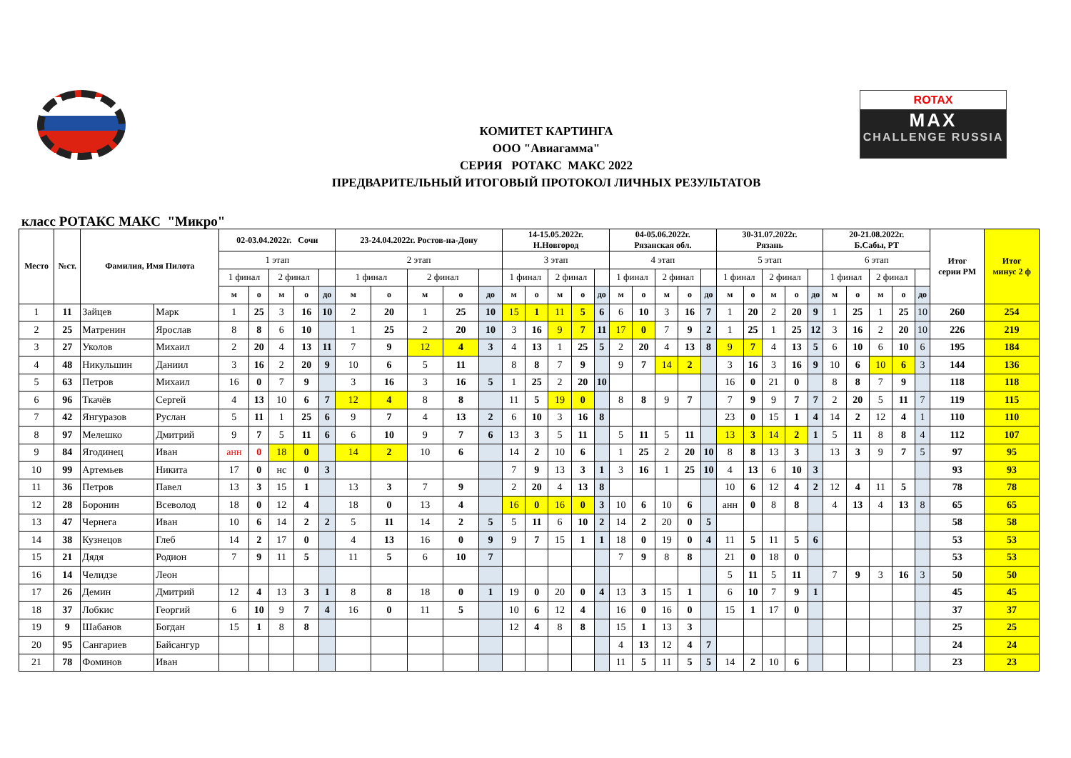ROTAX
MAX
CHALLENGE RUSSIA
КОМИТЕТ КАРТИНГА
ООО "Авиагамма"
СЕРИЯ РОТАКС МАКС 2022
ПРЕДВАРИТЕЛЬНЫЙ ИТОГОВЫЙ ПРОТОКОЛ ЛИЧНЫХ РЕЗУЛЬТАТОВ
класс РОТАКС МАКС "Микро"
| Место | №ст. | Фамилия, Имя Пилота | | 02-03.04.2022г. Сочи | | | | | 23-24.04.2022г. Ростов-на-Дону | | | | | 14-15.05.2022г. Н.Новгород | | | | | 04-05.06.2022г. Рязанская обл. | | | | | 30-31.07.2022г. Рязань | | | | | 20-21.08.2022г. Б.Сабы, РТ | | | | | Итог серии РМ | Итог минус 2 ф |
| --- | --- | --- | --- | --- | --- | --- | --- | --- | --- | --- | --- | --- | --- | --- | --- | --- | --- | --- | --- | --- | --- | --- | --- | --- | --- | --- | --- | --- | --- | --- | --- | --- | --- | --- | --- |
| | | | | 1 этап | | | | | 2 этап | | | | | 3 этап | | | | | 4 этап | | | | | 5 этап | | | | | 6 этап | | | | | | |
| | | | | 1 финал | | 2 финал | | | 1 финал | | 2 финал | | | 1 финал | | 2 финал | | | 1 финал | | 2 финал | | | 1 финал | | 2 финал | | | 1 финал | | 2 финал | | | | |
| | | | | м | о | м | о | до | м | о | м | о | до | м | о | м | о | до | м | о | м | о | до | м | о | м | о | до | м | о | м | о | до | | |
| 1 | 11 | Зайцев | Марк | 1 | 25 | 3 | 16 | 10 | 2 | 20 | 1 | 25 | 10 | 15 | 1 | 11 | 5 | 6 | 6 | 10 | 3 | 16 | 7 | 1 | 20 | 2 | 20 | 9 | 1 | 25 | 1 | 25 | 10 | 260 | 254 |
| 2 | 25 | Матренин | Ярослав | 8 | 8 | 6 | 10 | | 1 | 25 | 2 | 20 | 10 | 3 | 16 | 9 | 7 | 11 | 17 | 0 | 7 | 9 | 2 | 1 | 25 | 1 | 25 | 12 | 3 | 16 | 2 | 20 | 10 | 226 | 219 |
| 3 | 27 | Уколов | Михаил | 2 | 20 | 4 | 13 | 11 | 7 | 9 | 12 | 4 | 3 | 4 | 13 | 1 | 25 | 5 | 2 | 20 | 4 | 13 | 8 | 9 | 7 | 4 | 13 | 5 | 6 | 10 | 6 | 10 | 6 | 195 | 184 |
| 4 | 48 | Никульшин | Даниил | 3 | 16 | 2 | 20 | 9 | 10 | 6 | 5 | 11 | | 8 | 8 | 7 | 9 | | 9 | 7 | 14 | 2 | | 3 | 16 | 3 | 16 | 9 | 10 | 6 | 10 | 6 | 3 | 144 | 136 |
| 5 | 63 | Петров | Михаил | 16 | 0 | 7 | 9 | | 3 | 16 | 3 | 16 | 5 | 1 | 25 | 2 | 20 | 10 | | | | | | 16 | 0 | 21 | 0 | | 8 | 8 | 7 | 9 | | 118 | 118 |
| 6 | 96 | Ткачёв | Сергей | 4 | 13 | 10 | 6 | 7 | 12 | 4 | 8 | 8 | | 11 | 5 | 19 | 0 | | 8 | 8 | 9 | 7 | | 7 | 9 | 9 | 7 | 7 | 2 | 20 | 5 | 11 | 7 | 119 | 115 |
| 7 | 42 | Янгуразов | Руслан | 5 | 11 | 1 | 25 | 6 | 9 | 7 | 4 | 13 | 2 | 6 | 10 | 3 | 16 | 8 | | | | | | 23 | 0 | 15 | 1 | 4 | 14 | 2 | 12 | 4 | 1 | 110 | 110 |
| 8 | 97 | Мелешко | Дмитрий | 9 | 7 | 5 | 11 | 6 | 6 | 10 | 9 | 7 | 6 | 13 | 3 | 5 | 11 | | 5 | 11 | 5 | 11 | | 13 | 3 | 14 | 2 | 1 | 5 | 11 | 8 | 8 | 4 | 112 | 107 |
| 9 | 84 | Ягодинец | Иван | анн | 0 | 18 | 0 | | 14 | 2 | 10 | 6 | | 14 | 2 | 10 | 6 | | 1 | 25 | 2 | 20 | 10 | 8 | 8 | 13 | 3 | | 13 | 3 | 9 | 7 | 5 | 97 | 95 |
| 10 | 99 | Артемьев | Никита | 17 | 0 | нс | 0 | 3 | | | | | | 7 | 9 | 13 | 3 | 1 | 3 | 16 | 1 | 25 | 10 | 4 | 13 | 6 | 10 | 3 | | | | | | 93 | 93 |
| 11 | 36 | Петров | Павел | 13 | 3 | 15 | 1 | | 13 | 3 | 7 | 9 | | 2 | 20 | 4 | 13 | 8 | | | | | | 10 | 6 | 12 | 4 | 2 | 12 | 4 | 11 | 5 | | 78 | 78 |
| 12 | 28 | Боронин | Всеволод | 18 | 0 | 12 | 4 | | 18 | 0 | 13 | 4 | | 16 | 0 | 16 | 0 | 3 | 10 | 6 | 10 | 6 | | анн | 0 | 8 | 8 | | 4 | 13 | 4 | 13 | 8 | 65 | 65 |
| 13 | 47 | Чернега | Иван | 10 | 6 | 14 | 2 | 2 | 5 | 11 | 14 | 2 | 5 | 5 | 11 | 6 | 10 | 2 | 14 | 2 | 20 | 0 | 5 | | | | | | | | | | | 58 | 58 |
| 14 | 38 | Кузнецов | Глеб | 14 | 2 | 17 | 0 | | 4 | 13 | 16 | 0 | 9 | 9 | 7 | 15 | 1 | 1 | 18 | 0 | 19 | 0 | 4 | 11 | 5 | 11 | 5 | 6 | | | | | | 53 | 53 |
| 15 | 21 | Дядя | Родион | 7 | 9 | 11 | 5 | | 11 | 5 | 6 | 10 | 7 | | | | | | 7 | 9 | 8 | 8 | | 21 | 0 | 18 | 0 | | | | | | | 53 | 53 |
| 16 | 14 | Челидзе | Леон | | | | | | | | | | | | | | | | | | | | | 5 | 11 | 5 | 11 | | 7 | 9 | 3 | 16 | 3 | 50 | 50 |
| 17 | 26 | Демин | Дмитрий | 12 | 4 | 13 | 3 | 1 | 8 | 8 | 18 | 0 | 1 | 19 | 0 | 20 | 0 | 4 | 13 | 3 | 15 | 1 | | 6 | 10 | 7 | 9 | 1 | | | | | | 45 | 45 |
| 18 | 37 | Лобкис | Георгий | 6 | 10 | 9 | 7 | 4 | 16 | 0 | 11 | 5 | | 10 | 6 | 12 | 4 | | 16 | 0 | 16 | 0 | | 15 | 1 | 17 | 0 | | | | | | | 37 | 37 |
| 19 | 9 | Шабанов | Богдан | 15 | 1 | 8 | 8 | | | | | | | 12 | 4 | 8 | 8 | | 15 | 1 | 13 | 3 | | | | | | | | | | | | 25 | 25 |
| 20 | 95 | Сангариев | Байсангур | | | | | | | | | | | | | | | | 4 | 13 | 12 | 4 | 7 | | | | | | | | | | | 24 | 24 |
| 21 | 78 | Фоминов | Иван | | | | | | | | | | | | | | | | 11 | 5 | 11 | 5 | 5 | 14 | 2 | 10 | 6 | | | | | | | 23 | 23 |